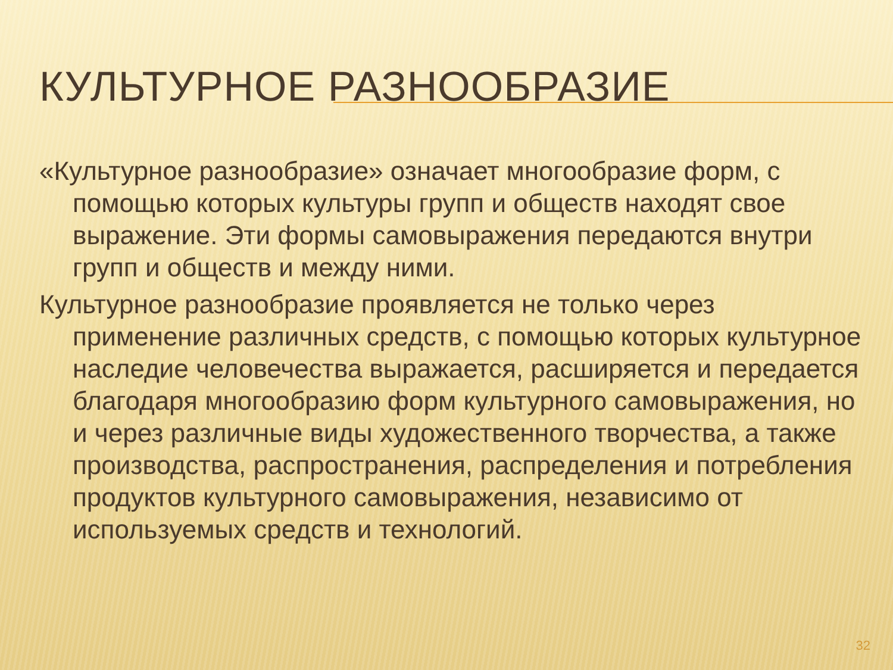КУЛЬТУРНОЕ РАЗНООБРАЗИЕ
«Культурное разнообразие» означает многообразие форм, с помощью которых культуры групп и обществ находят свое выражение. Эти формы самовыражения передаются внутри групп и обществ и между ними.
Культурное разнообразие проявляется не только через применение различных средств, с помощью которых культурное наследие человечества выражается, расширяется и передается благодаря многообразию форм культурного самовыражения, но и через различные виды художественного творчества, а также производства, распространения, распределения и потребления продуктов культурного самовыражения, независимо от используемых средств и технологий.
32